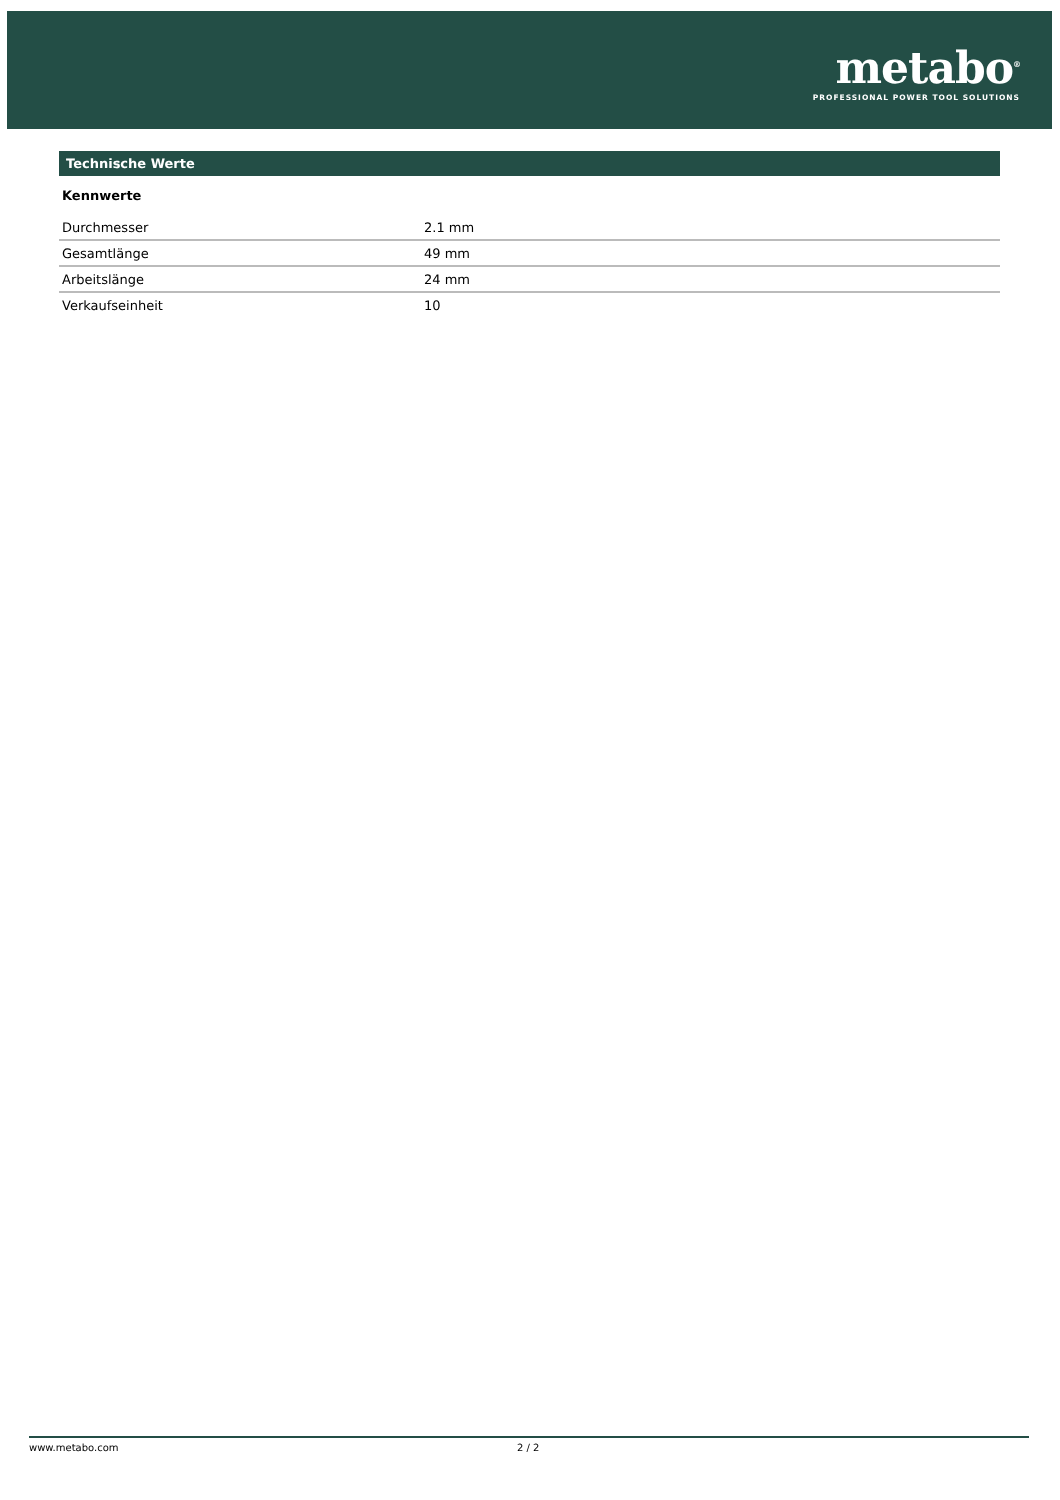metabo<sup>®</sup>
PROFESSIONAL POWER TOOL SOLUTIONS
Technische Werte
Kennwerte
| Durchmesser | 2.1 mm |
| Gesamtlänge | 49 mm |
| Arbeitslänge | 24 mm |
| Verkaufseinheit | 10 |
www.metabo.com 2 / 2